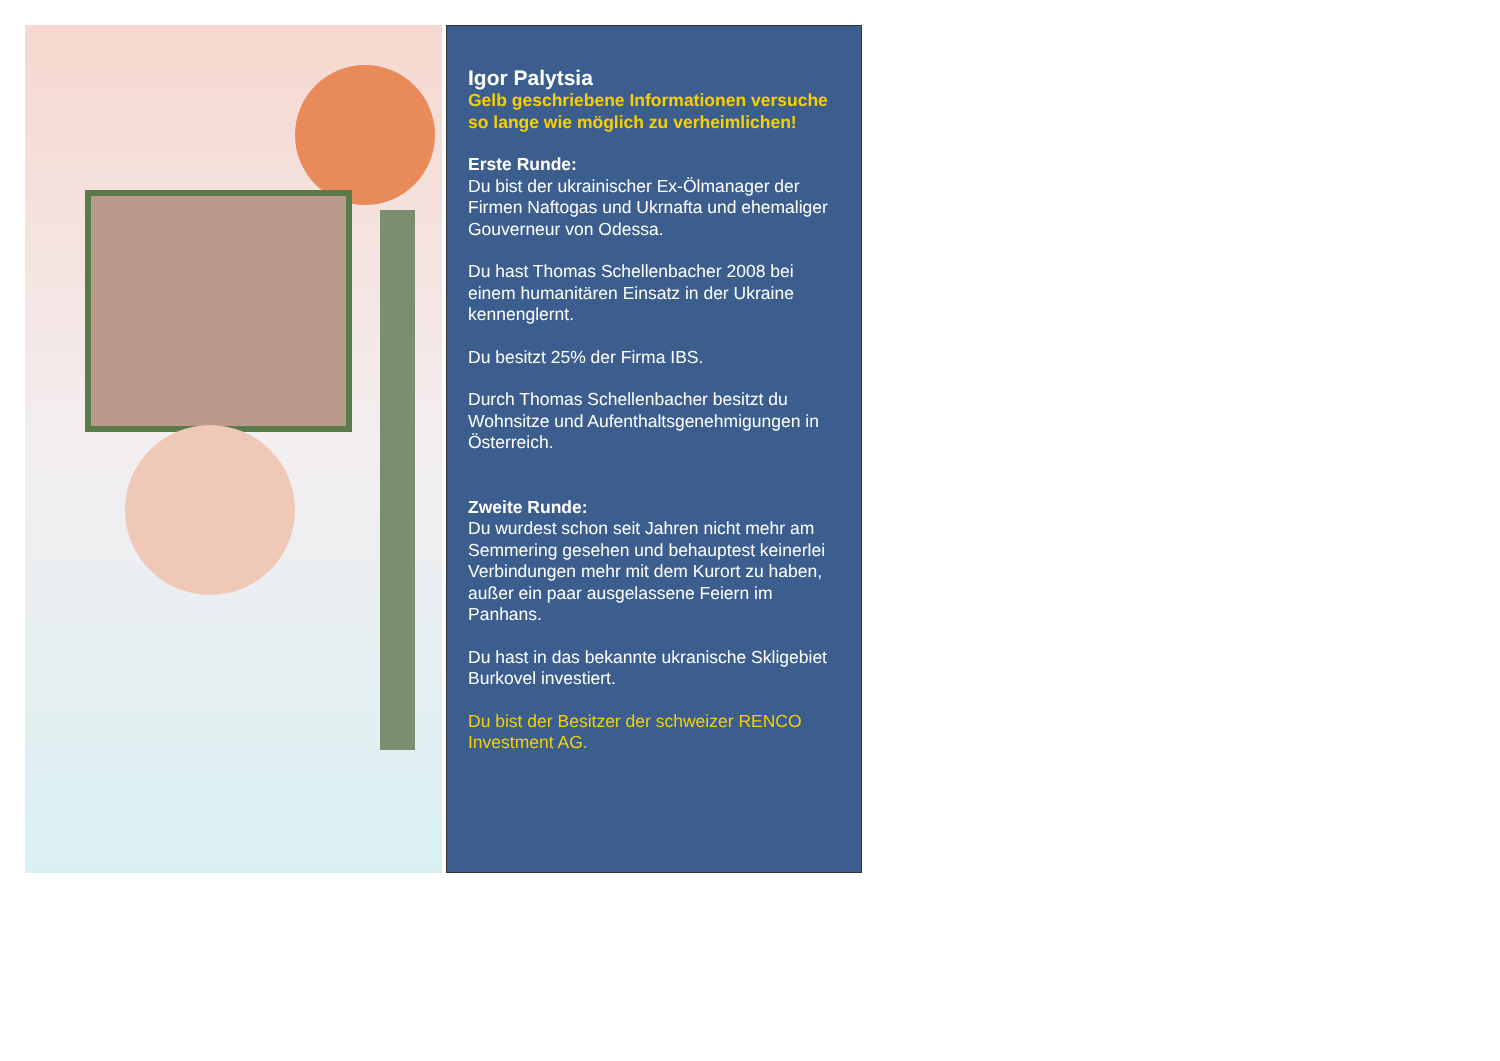Igor Palytsia
Gelb geschriebene Informationen versuche so lange wie möglich zu verheimlichen!
Erste Runde:
Du bist der ukrainischer Ex-Ölmanager der Firmen Naftogas und Ukrnafta und ehemaliger Gouverneur von Odessa.
Du hast Thomas Schellenbacher 2008 bei einem humanitären Einsatz in der Ukraine kennenglernt.
Du besitzt 25% der Firma IBS.
Durch Thomas Schellenbacher besitzt du Wohnsitze und Aufenthaltsgenehmigungen in Österreich.
Zweite Runde:
Du wurdest schon seit Jahren nicht mehr am Semmering gesehen und behauptest keinerlei Verbindungen mehr mit dem Kurort zu haben, außer ein paar ausgelassene Feiern im Panhans.
Du hast in das bekannte ukranische Skligebiet Burkovel investiert.
Du bist der Besitzer der schweizer RENCO Investment AG.